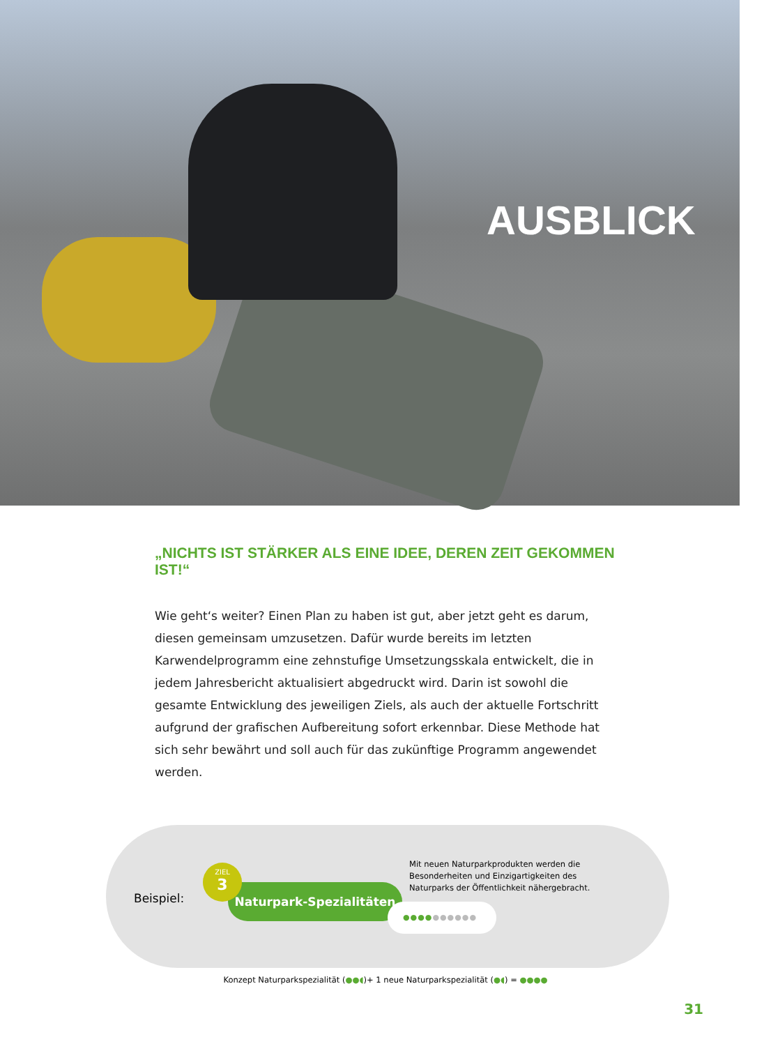AUSBLICK
„NICHTS IST STÄRKER ALS EINE IDEE, DEREN ZEIT GEKOMMEN IST!“
Wie geht‘s weiter? Einen Plan zu haben ist gut, aber jetzt geht es darum, diesen gemeinsam umzusetzen. Dafür wurde bereits im letzten Karwendelprogramm eine zehnstufige Umsetzungsskala entwickelt, die in jedem Jahresbericht aktualisiert abgedruckt wird. Darin ist sowohl die gesamte Entwicklung des jeweiligen Ziels, als auch der aktuelle Fortschritt aufgrund der grafischen Aufbereitung sofort erkennbar. Diese Methode hat sich sehr bewährt und soll auch für das zukünftige Programm angewendet werden.
Beispiel:
Naturpark-Spezialitäten
ZIEL
3
Mit neuen Naturparkprodukten werden die Besonderheiten und Einzigartigkeiten des Naturparks der Öffentlichkeit nähergebracht.
●●●●●●●●●●
Konzept Naturparkspezialität (●●◖)+ 1 neue Naturparkspezialität (●◖) = ●●●●
31